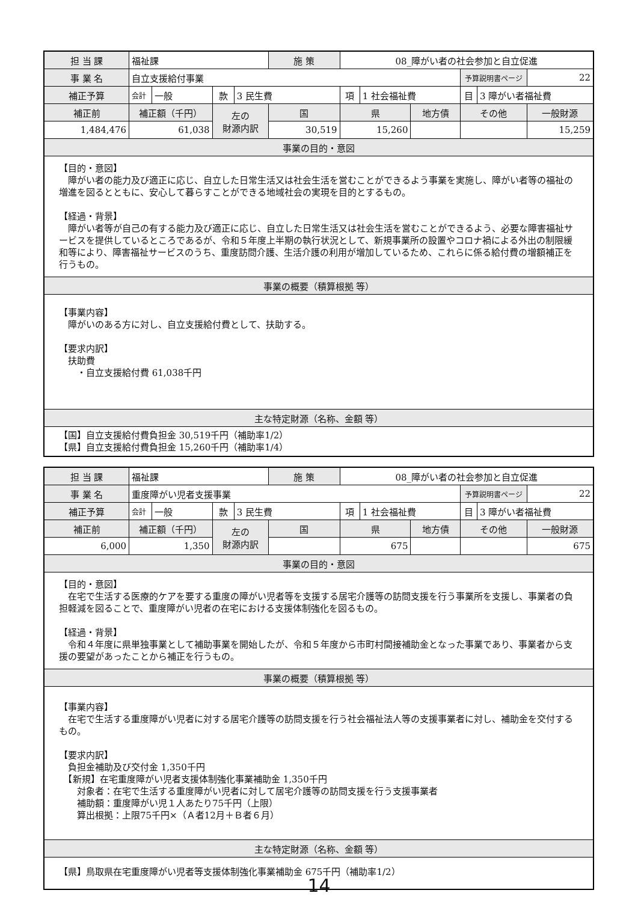| 担 当 課 | 福祉課 | | | | 施 策 | 08_障がい者の社会参加と自立促進 | | | | | |
| 事 業 名 | 自立支援給付事業 | | | | | | | | 予算説明書ページ | | 22 |
| 補正予算 | 会計 | 一般 | 款 | 3 民生費 | | 項 | 1 社会福祉費 | | 目 | 3 障がい者福祉費 | |
| 補正前 | 補正額（千円） | | 左の 財源内訳 | | 国 | 県 | | 地方債 | その他 | | 一般財源 |
| 1,484,476 | 61,038 | | | | 30,519 | 15,260 | | | | | 15,259 |
| 事業の目的・意図 | | | | | | | | | | | |
| 【目的・意図】 障がい者の能力及び適正に応じ、自立した日常生活又は社会生活を営むことができるよう事業を実施し、障がい者等の福祉の増進を図るとともに、安心して暮らすことができる地域社会の実現を目的とするもの。 【経過・背景】 障がい者等が自己の有する能力及び適正に応じ、自立した日常生活又は社会生活を営むことができるよう、必要な障害福祉サービスを提供しているところであるが、令和５年度上半期の執行状況として、新規事業所の設置やコロナ禍による外出の制限緩和等により、障害福祉サービスのうち、重度訪問介護、生活介護の利用が増加しているため、これらに係る給付費の増額補正を行うもの。 | | | | | | | | | | | |
| 事業の概要（積算根拠 等） | | | | | | | | | | | |
| 【事業内容】 障がいのある方に対し、自立支援給付費として、扶助する。 【要求内訳】 扶助費 ・自立支援給付費 61,038千円 | | | | | | | | | | | |
| 主な特定財源（名称、金額 等） | | | | | | | | | | | |
| 【国】自立支援給付費負担金 30,519千円（補助率1/2） 【県】自立支援給付費負担金 15,260千円（補助率1/4） | | | | | | | | | | | |
| 担 当 課 | 福祉課 | | | | 施 策 | 08_障がい者の社会参加と自立促進 | | | | | |
| 事 業 名 | 重度障がい児者支援事業 | | | | | | | | 予算説明書ページ | | 22 |
| 補正予算 | 会計 | 一般 | 款 | 3 民生費 | | 項 | 1 社会福祉費 | | 目 | 3 障がい者福祉費 | |
| 補正前 | 補正額（千円） | | 左の 財源内訳 | | 国 | 県 | | 地方債 | その他 | | 一般財源 |
| 6,000 | 1,350 | | | | | 675 | | | | | 675 |
| 事業の目的・意図 | | | | | | | | | | | |
| 【目的・意図】 在宅で生活する医療的ケアを要する重度の障がい児者等を支援する居宅介護等の訪問支援を行う事業所を支援し、事業者の負担軽減を図ることで、重度障がい児者の在宅における支援体制強化を図るもの。 【経過・背景】 令和４年度に県単独事業として補助事業を開始したが、令和５年度から市町村間接補助金となった事業であり、事業者から支援の要望があったことから補正を行うもの。 | | | | | | | | | | | |
| 事業の概要（積算根拠 等） | | | | | | | | | | | |
| 【事業内容】 在宅で生活する重度障がい児者に対する居宅介護等の訪問支援を行う社会福祉法人等の支援事業者に対し、補助金を交付するもの。 【要求内訳】 負担金補助及び交付金 1,350千円 【新規】在宅重度障がい児者支援体制強化事業補助金 1,350千円 対象者：在宅で生活する重度障がい児者に対して居宅介護等の訪問支援を行う支援事業者 補助額：重度障がい児１人あたり75千円（上限） 算出根拠：上限75千円×（Ａ者12月＋Ｂ者６月） | | | | | | | | | | | |
| 主な特定財源（名称、金額 等） | | | | | | | | | | | |
| 【県】鳥取県在宅重度障がい児者等支援体制強化事業補助金 675千円（補助率1/2） | | | | | | | | | | | |
14